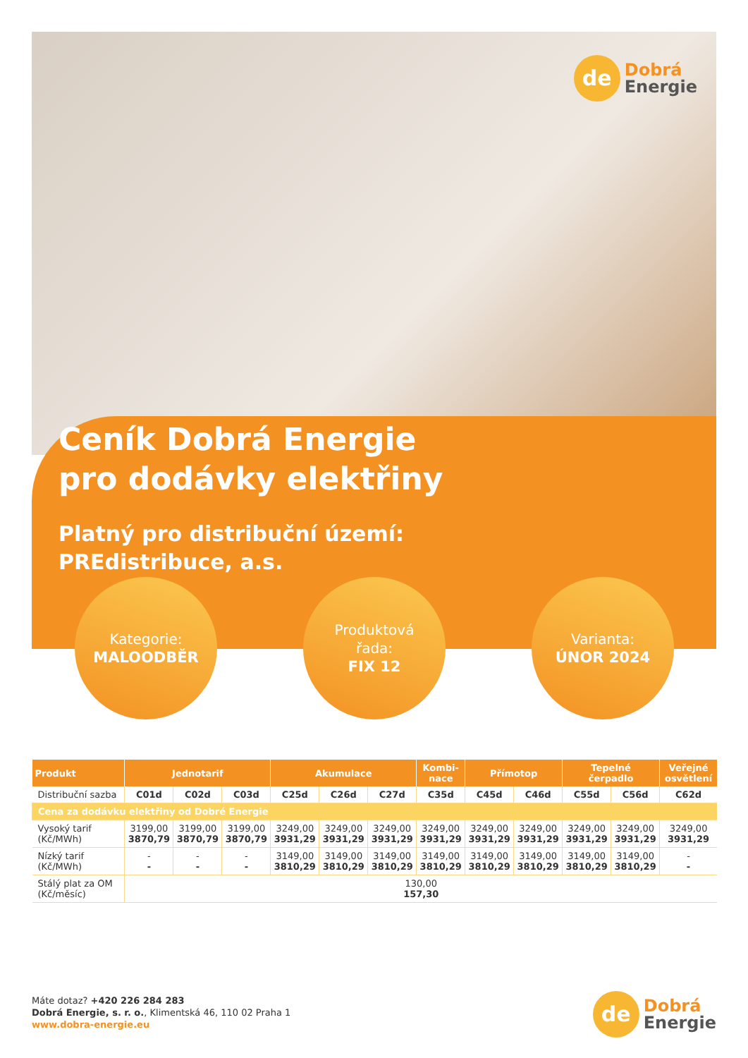de
Dobrá
Energie
Ceník Dobrá Energie
pro dodávky elektřiny
Platný pro distribuční území:
PREdistribuce, a.s.
Kategorie:
MALOODBĚR
Produktová
řada:
FIX 12
Varianta:
ÚNOR 2024
| Produkt | Jednotarif | | | Akumulace | | | Kombi- nace | Přímotop | | Tepelné čerpadlo | | Veřejné osvětlení |
| --- | --- | --- | --- | --- | --- | --- | --- | --- | --- | --- | --- | --- |
| Distribuční sazba | C01d | C02d | C03d | C25d | C26d | C27d | C35d | C45d | C46d | C55d | C56d | C62d |
| Cena za dodávku elektřiny od Dobré Energie | | | | | | | | | | | | |
| Vysoký tarif (Kč/MWh) | 3199,00 3870,79 | 3199,00 3870,79 | 3199,00 3870,79 | 3249,00 3931,29 | 3249,00 3931,29 | 3249,00 3931,29 | 3249,00 3931,29 | 3249,00 3931,29 | 3249,00 3931,29 | 3249,00 3931,29 | 3249,00 3931,29 | 3249,00 3931,29 |
| Nízký tarif (Kč/MWh) | - - | - - | - - | 3149,00 3810,29 | 3149,00 3810,29 | 3149,00 3810,29 | 3149,00 3810,29 | 3149,00 3810,29 | 3149,00 3810,29 | 3149,00 3810,29 | 3149,00 3810,29 | - - |
| Stálý plat za OM (Kč/měsíc) | 130,00 157,30 | | | | | | | | | | | |
Máte dotaz? +420 226 284 283
Dobrá Energie, s. r. o., Klimentská 46, 110 02 Praha 1
www.dobra-energie.eu
de
Dobrá
Energie